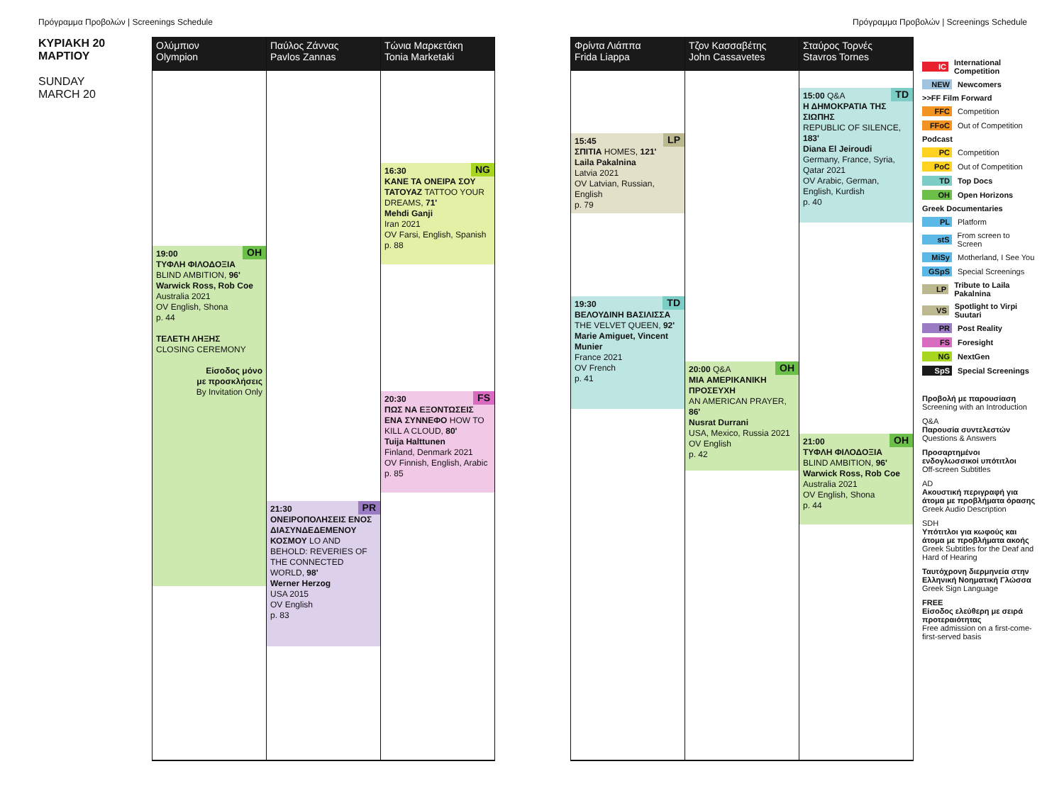Πρόγραμμα Προβολών | Screenings Schedule Πρόγραμμα Προβολών | Screenings Schedule
ΚΥΡΙΑΚΗ 20
ΜΑΡΤΙΟΥ
SUNDAY
MARCH 20
Ολύμπιον
Olympion
OH 19:00
ΤΥΦΛΗ ΦΙΛΟΔΟΞΙΑ
BLIND AMBITION, 96'
Warwick Ross, Rob Coe
Australia 2021
OV English, Shona
p. 44
ΤΕΛΕΤΗ ΛΗΞΗΣ
CLOSING CEREMONY
Είσοδος μόνο
με προσκλήσεις
By Invitation Only
Παύλος Ζάννας
Pavlos Zannas
PR 21:30
ΟΝΕΙΡΟΠΟΛΗΣΕΙΣ ΕΝΟΣ ΔΙΑΣΥΝΔΕΔΕΜΕΝΟΥ ΚΟΣΜΟΥ LO AND BEHOLD: REVERIES OF THE CONNECTED WORLD, 98'
Werner Herzog
USA 2015
OV English
p. 83
Τώνια Μαρκετάκη
Tonia Marketaki
NG 16:30
ΚΑΝΕ ΤΑ ΟΝΕΙΡΑ ΣΟΥ ΤΑΤΟΥΑΖ TATTOO YOUR DREAMS, 71'
Mehdi Ganji
Iran 2021
OV Farsi, English, Spanish
p. 88
FS 20:30
ΠΩΣ ΝΑ ΕΞΟΝΤΩΣΕΙΣ ΕΝΑ ΣΥΝΝΕΦΟ HOW TO KILL A CLOUD, 80'
Tuija Halttunen
Finland, Denmark 2021
OV Finnish, English, Arabic
p. 85
Φρίντα Λιάππα
Frida Liappa
LP 15:45
ΣΠΙΤΙΑ HOMES, 121'
Laila Pakalnina
Latvia 2021
OV Latvian, Russian, English
p. 79
TD 19:30
ΒΕΛΟΥΔΙΝΗ ΒΑΣΙΛΙΣΣΑ
THE VELVET QUEEN, 92'
Marie Amiguet, Vincent Munier
France 2021
OV French
p. 41
Τζον Κασσαβέτης
John Cassavetes
OH 20:00 Q&A
ΜΙΑ ΑΜΕΡΙΚΑΝΙΚΗ ΠΡΟΣΕΥΧΗ
AN AMERICAN PRAYER, 86'
Nusrat Durrani
USA, Mexico, Russia 2021
OV English
p. 42
Σταύρος Τορνές
Stavros Tornes
TD 15:00 Q&A
Η ΔΗΜΟΚΡΑΤΙΑ ΤΗΣ ΣΙΩΠΗΣ
REPUBLIC OF SILENCE, 183'
Diana El Jeiroudi
Germany, France, Syria, Qatar 2021
OV Arabic, German, English, Kurdish
p. 40
OH 21:00
ΤΥΦΛΗ ΦΙΛΟΔΟΞΙΑ
BLIND AMBITION, 96'
Warwick Ross, Rob Coe
Australia 2021
OV English, Shona
p. 44
IC International Competition
NEW Newcomers
>>FF Film Forward
FFC Competition
FFoC Out of Competition
Podcast
PC Competition
PoC Out of Competition
TD Top Docs
OH Open Horizons
Greek Documentaries
PL Platform
stS From screen to Screen
MiSy Motherland, I See You
GSpS Special Screenings
LP Tribute to Laila Pakalnina
VS Spotlight to Virpi Suutari
PR Post Reality
FS Foresight
NG NextGen
SpS Special Screenings
Προβολή με παρουσίαση
Screening with an Introduction
Q&A
Παρουσία συντελεστών
Questions & Answers
Προσαρτημένοι ενδογλωσσικοί υπότιτλοι
Off-screen Subtitles
AD
Ακουστική περιγραφή για άτομα με προβλήματα όρασης
Greek Audio Description
SDH
Υπότιτλοι για κωφούς και άτομα με προβλήματα ακοής
Greek Subtitles for the Deaf and Hard of Hearing
Ταυτόχρονη διερμηνεία στην Ελληνική Νοηματική Γλώσσα
Greek Sign Language
FREE
Είσοδος ελεύθερη με σειρά προτεραιότητας
Free admission on a first-come-first-served basis